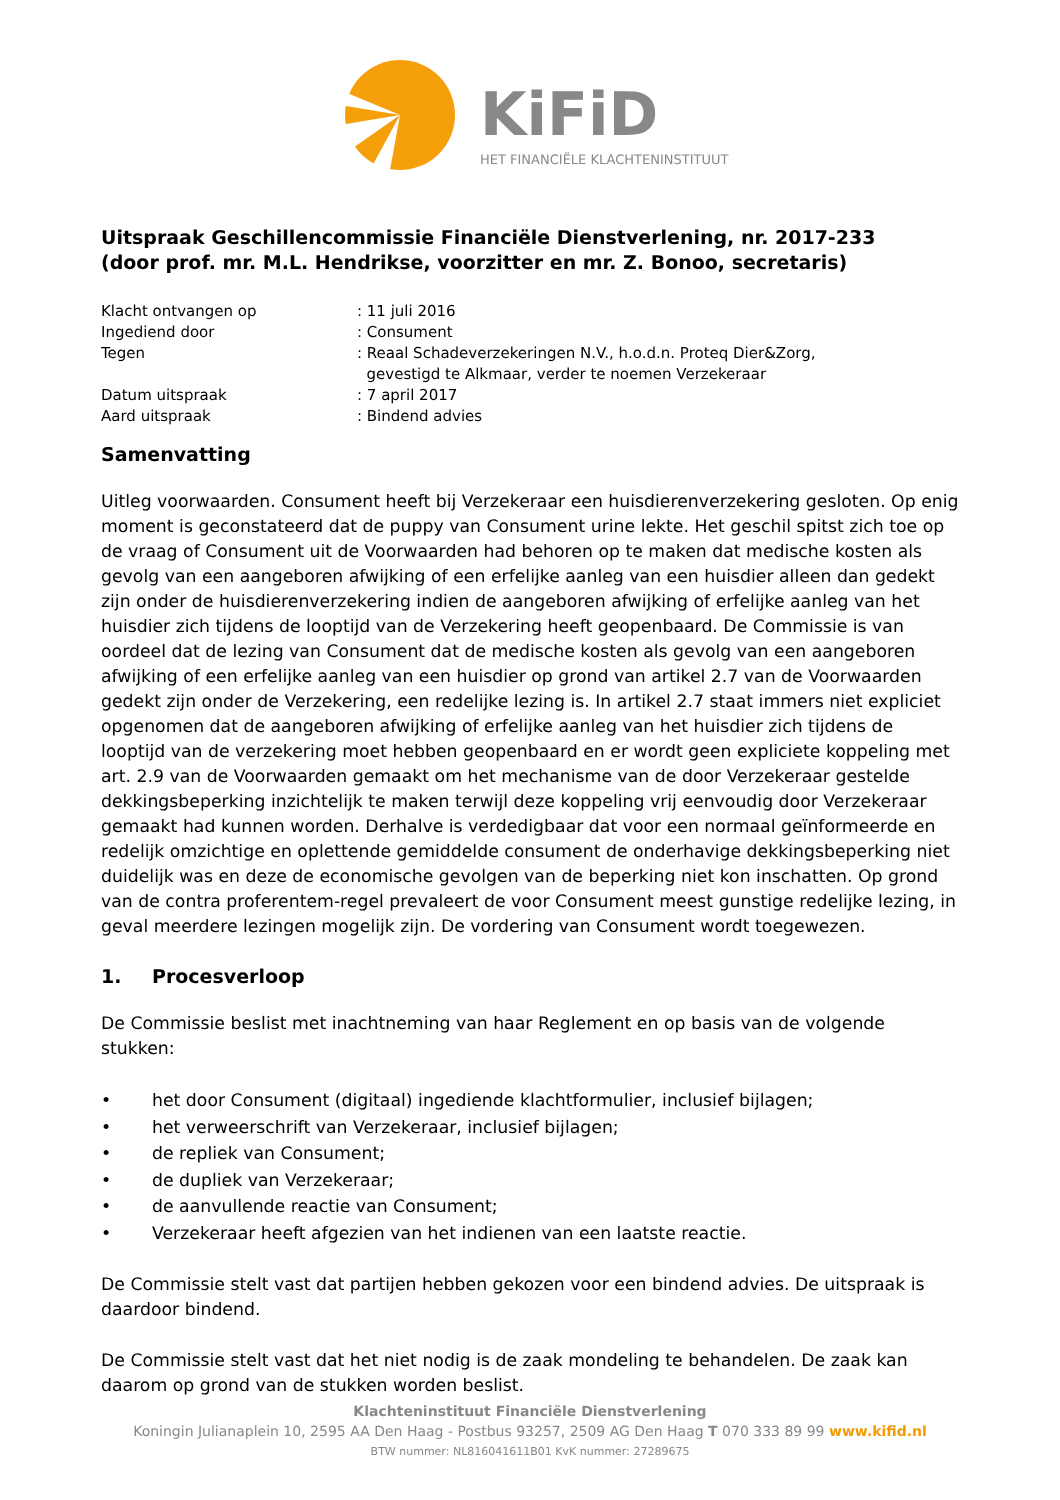KiFiD
HET FINANCIËLE KLACHTENINSTITUUT
Uitspraak Geschillencommissie Financiële Dienstverlening, nr. 2017-233
(door prof. mr. M.L. Hendrikse, voorzitter en mr. Z. Bonoo, secretaris)
Klacht ontvangen op: 11 juli 2016
Ingediend door: Consument
Tegen: Reaal Schadeverzekeringen N.V., h.o.d.n. Proteq Dier&Zorg,
gevestigd te Alkmaar, verder te noemen Verzekeraar
Datum uitspraak: 7 april 2017
Aard uitspraak: Bindend advies
Samenvatting
Uitleg voorwaarden. Consument heeft bij Verzekeraar een huisdierenverzekering gesloten. Op enig moment is geconstateerd dat de puppy van Consument urine lekte. Het geschil spitst zich toe op de vraag of Consument uit de Voorwaarden had behoren op te maken dat medische kosten als gevolg van een aangeboren afwijking of een erfelijke aanleg van een huisdier alleen dan gedekt zijn onder de huisdierenverzekering indien de aangeboren afwijking of erfelijke aanleg van het huisdier zich tijdens de looptijd van de Verzekering heeft geopenbaard. De Commissie is van oordeel dat de lezing van Consument dat de medische kosten als gevolg van een aangeboren afwijking of een erfelijke aanleg van een huisdier op grond van artikel 2.7 van de Voorwaarden gedekt zijn onder de Verzekering, een redelijke lezing is. In artikel 2.7 staat immers niet expliciet opgenomen dat de aangeboren afwijking of erfelijke aanleg van het huisdier zich tijdens de looptijd van de verzekering moet hebben geopenbaard en er wordt geen expliciete koppeling met art. 2.9 van de Voorwaarden gemaakt om het mechanisme van de door Verzekeraar gestelde dekkingsbeperking inzichtelijk te maken terwijl deze koppeling vrij eenvoudig door Verzekeraar gemaakt had kunnen worden. Derhalve is verdedigbaar dat voor een normaal geïnformeerde en redelijk omzichtige en oplettende gemiddelde consument de onderhavige dekkingsbeperking niet duidelijk was en deze de economische gevolgen van de beperking niet kon inschatten. Op grond van de contra proferentem-regel prevaleert de voor Consument meest gunstige redelijke lezing, in geval meerdere lezingen mogelijk zijn. De vordering van Consument wordt toegewezen.
1. Procesverloop
De Commissie beslist met inachtneming van haar Reglement en op basis van de volgende stukken:
• het door Consument (digitaal) ingediende klachtformulier, inclusief bijlagen;
• het verweerschrift van Verzekeraar, inclusief bijlagen;
• de repliek van Consument;
• de dupliek van Verzekeraar;
• de aanvullende reactie van Consument;
• Verzekeraar heeft afgezien van het indienen van een laatste reactie.
De Commissie stelt vast dat partijen hebben gekozen voor een bindend advies. De uitspraak is daardoor bindend.
De Commissie stelt vast dat het niet nodig is de zaak mondeling te behandelen. De zaak kan daarom op grond van de stukken worden beslist.
Klachteninstituut Financiële Dienstverlening
Koningin Julianaplein 10, 2595 AA Den Haag - Postbus 93257, 2509 AG Den Haag T 070 333 89 99 www.kifid.nl
BTW nummer: NL816041611B01 KvK nummer: 27289675